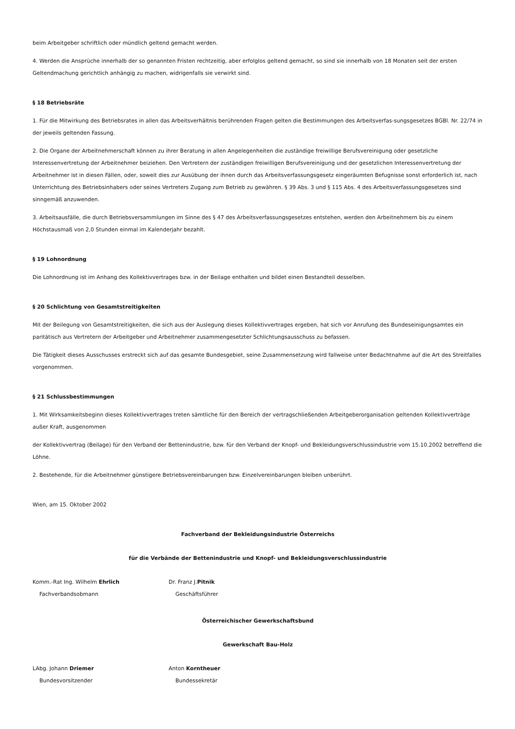beim Arbeitgeber schriftlich oder mündlich geltend gemacht werden.
4. Werden die Ansprüche innerhalb der so genannten Fristen rechtzeitig, aber erfolglos geltend gemacht, so sind sie innerhalb von 18 Monaten seit der ersten Geltendmachung gerichtlich anhängig zu machen, widrigenfalls sie verwirkt sind.
§ 18 Betriebsräte
1. Für die Mitwirkung des Betriebsrates in allen das Arbeitsverhältnis berührenden Fragen gelten die Bestimmungen des Arbeitsverfas-sungsgesetzes BGBl. Nr. 22/74 in der jeweils geltenden Fassung.
2. Die Organe der Arbeitnehmerschaft können zu ihrer Beratung in allen Angelegenheiten die zuständige freiwillige Berufsvereinigung oder gesetzliche Interessenvertretung der Arbeitnehmer beiziehen. Den Vertretern der zuständigen freiwilligen Berufsvereinigung und der gesetzlichen Interessenvertretung der Arbeitnehmer ist in diesen Fällen, oder, soweit dies zur Ausübung der ihnen durch das Arbeitsverfassungsgesetz eingeräumten Befugnisse sonst erforderlich ist, nach Unterrichtung des Betriebsinhabers oder seines Vertreters Zugang zum Betrieb zu gewähren. § 39 Abs. 3 und § 115 Abs. 4 des Arbeitsverfassungsgesetzes sind sinngemäß anzuwenden.
3. Arbeitsausfälle, die durch Betriebsversammlungen im Sinne des § 47 des Arbeitsverfassungsgesetzes entstehen, werden den Arbeitnehmern bis zu einem Höchstausmaß von 2,0 Stunden einmal im Kalenderjahr bezahlt.
§ 19 Lohnordnung
Die Lohnordnung ist im Anhang des Kollektivvertrages bzw. in der Beilage enthalten und bildet einen Bestandteil desselben.
§ 20 Schlichtung von Gesamtstreitigkeiten
Mit der Beilegung von Gesamtstreitigkeiten, die sich aus der Auslegung dieses Kollektivvertrages ergeben, hat sich vor Anrufung des Bundeseinigungsamtes ein paritätisch aus Vertretern der Arbeitgeber und Arbeitnehmer zusammengesetzter Schlichtungsausschuss zu befassen.
Die Tätigkeit dieses Ausschusses erstreckt sich auf das gesamte Bundesgebiet, seine Zusammensetzung wird fallweise unter Bedachtnahme auf die Art des Streitfalles vorgenommen.
§ 21 Schlussbestimmungen
1. Mit Wirksamkeitsbeginn dieses Kollektivvertrages treten sämtliche für den Bereich der vertragschließenden Arbeitgeberorganisation geltenden Kollektivverträge außer Kraft, ausgenommen
der Kollektivvertrag (Beilage) für den Verband der Bettenindustrie, bzw. für den Verband der Knopf- und Bekleidungsverschlussindustrie vom 15.10.2002 betreffend die Löhne.
2. Bestehende, für die Arbeitnehmer günstigere Betriebsvereinbarungen bzw. Einzelvereinbarungen bleiben unberührt.
Wien, am 15. Oktober 2002
Fachverband der Bekleidungsindustrie Österreichs
für die Verbände der Bettenindustrie und Knopf- und Bekleidungsverschlussindustrie
Komm.-Rat Ing. Wilhelm Ehrlich Dr. Franz J.Pitnik
Fachverbandsobmann Geschäftsführer
Österreichischer Gewerkschaftsbund
Gewerkschaft Bau-Holz
LAbg. Johann Driemer Anton Korntheuer
Bundesvorsitzender Bundessekretär